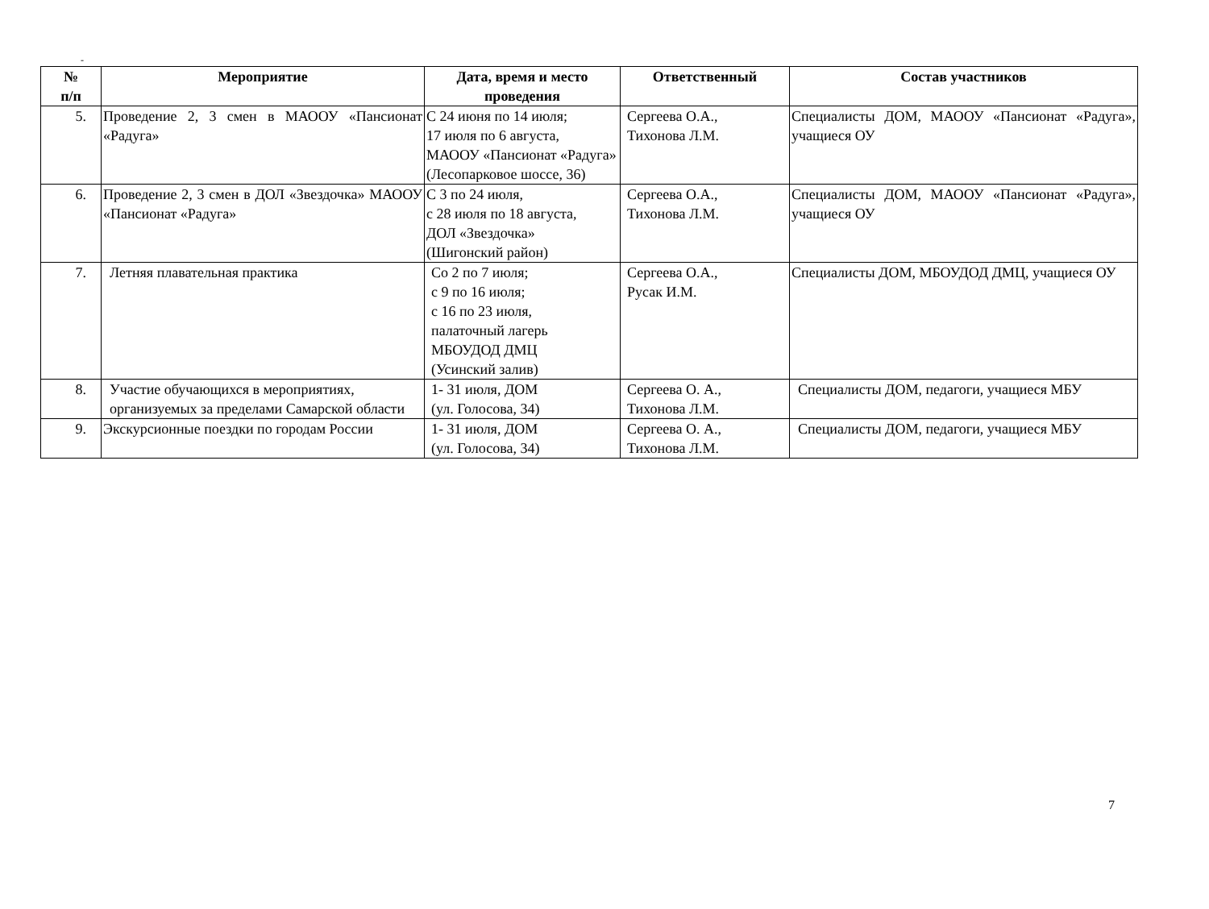-
| № п/п | Мероприятие | Дата, время и место проведения | Ответственный | Состав участников |
| --- | --- | --- | --- | --- |
| 5. | Проведение 2, 3 смен в МАООУ «Пансионат «Радуга» | С 24 июня по 14 июля; 17 июля по 6 августа, МАООУ «Пансионат «Радуга» (Лесопарковое шоссе, 36) | Сергеева О.А., Тихонова Л.М. | Специалисты ДОМ, МАООУ «Пансионат «Радуга», учащиеся ОУ |
| 6. | Проведение 2, 3 смен в ДОЛ «Звездочка» МАООУ «Пансионат «Радуга» | С 3 по 24 июля, с 28 июля по 18 августа, ДОЛ «Звездочка» (Шигонский район) | Сергеева О.А., Тихонова Л.М. | Специалисты ДОМ, МАООУ «Пансионат «Радуга», учащиеся ОУ |
| 7. | Летняя плавательная практика | Со 2 по 7 июля; с 9 по 16 июля; с 16 по 23 июля, палаточный лагерь МБОУДОД ДМЦ (Усинский залив) | Сергеева О.А., Русак И.М. | Специалисты ДОМ, МБОУДОД ДМЦ, учащиеся ОУ |
| 8. | Участие обучающихся в мероприятиях, организуемых за пределами Самарской области | 1- 31 июля, ДОМ (ул. Голосова, 34) | Сергеева О. А., Тихонова Л.М. | Специалисты ДОМ, педагоги, учащиеся МБУ |
| 9. | Экскурсионные поездки по городам России | 1- 31 июля, ДОМ (ул. Голосова, 34) | Сергеева О. А., Тихонова Л.М. | Специалисты ДОМ, педагоги, учащиеся МБУ |
7